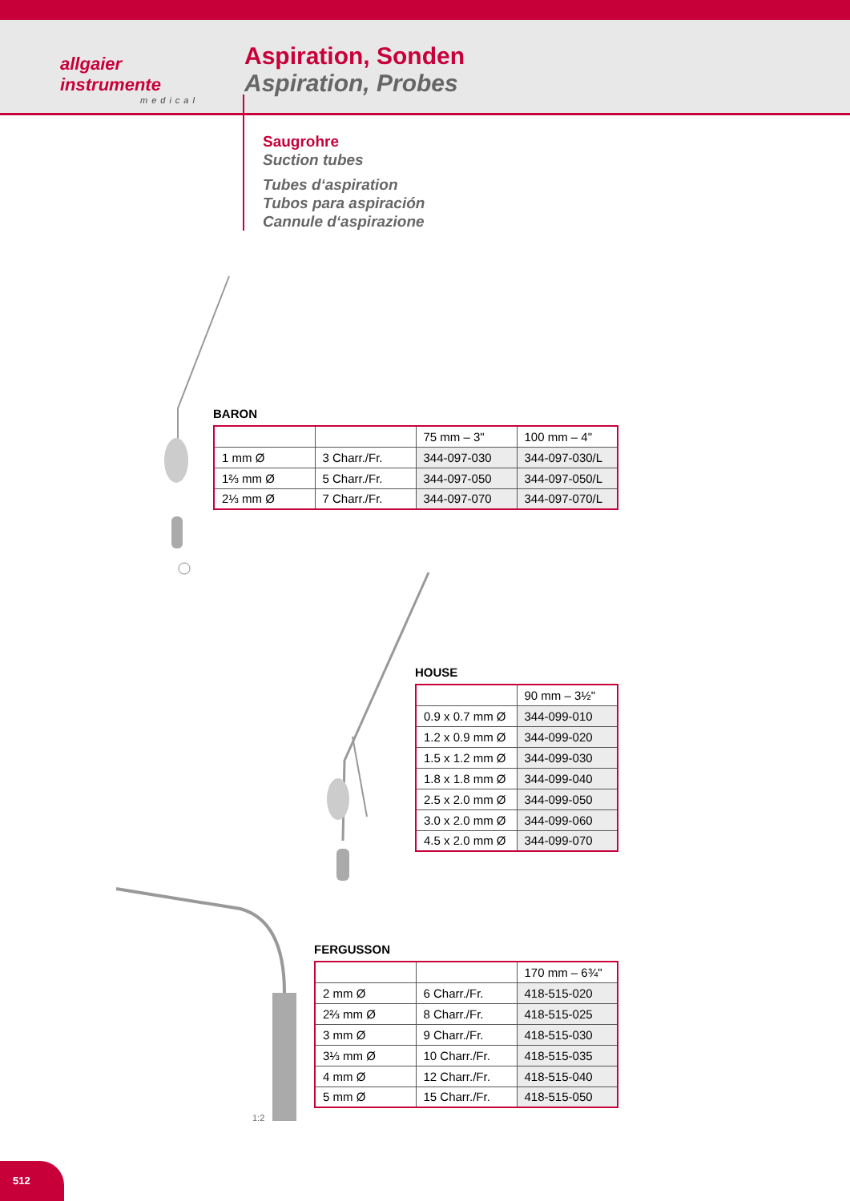allgaier
instrumente
medical
Aspiration, Sonden
Aspiration, Probes
Saugrohre
Suction tubes
Tubes d‘aspiration
Tubos para aspiración
Cannule d‘aspirazione
BARON
| | | 75 mm – 3" | 100 mm – 4" |
| 1 mm Ø | 3 Charr./Fr. | 344-097-030 | 344-097-030/L |
| 1⅔ mm Ø | 5 Charr./Fr. | 344-097-050 | 344-097-050/L |
| 2⅓ mm Ø | 7 Charr./Fr. | 344-097-070 | 344-097-070/L |
HOUSE
| | 90 mm – 3½" |
| 0.9 x 0.7 mm Ø | 344-099-010 |
| 1.2 x 0.9 mm Ø | 344-099-020 |
| 1.5 x 1.2 mm Ø | 344-099-030 |
| 1.8 x 1.8 mm Ø | 344-099-040 |
| 2.5 x 2.0 mm Ø | 344-099-050 |
| 3.0 x 2.0 mm Ø | 344-099-060 |
| 4.5 x 2.0 mm Ø | 344-099-070 |
1:2
FERGUSSON
| | | 170 mm – 6¾" |
| 2 mm Ø | 6 Charr./Fr. | 418-515-020 |
| 2⅔ mm Ø | 8 Charr./Fr. | 418-515-025 |
| 3 mm Ø | 9 Charr./Fr. | 418-515-030 |
| 3⅓ mm Ø | 10 Charr./Fr. | 418-515-035 |
| 4 mm Ø | 12 Charr./Fr. | 418-515-040 |
| 5 mm Ø | 15 Charr./Fr. | 418-515-050 |
512